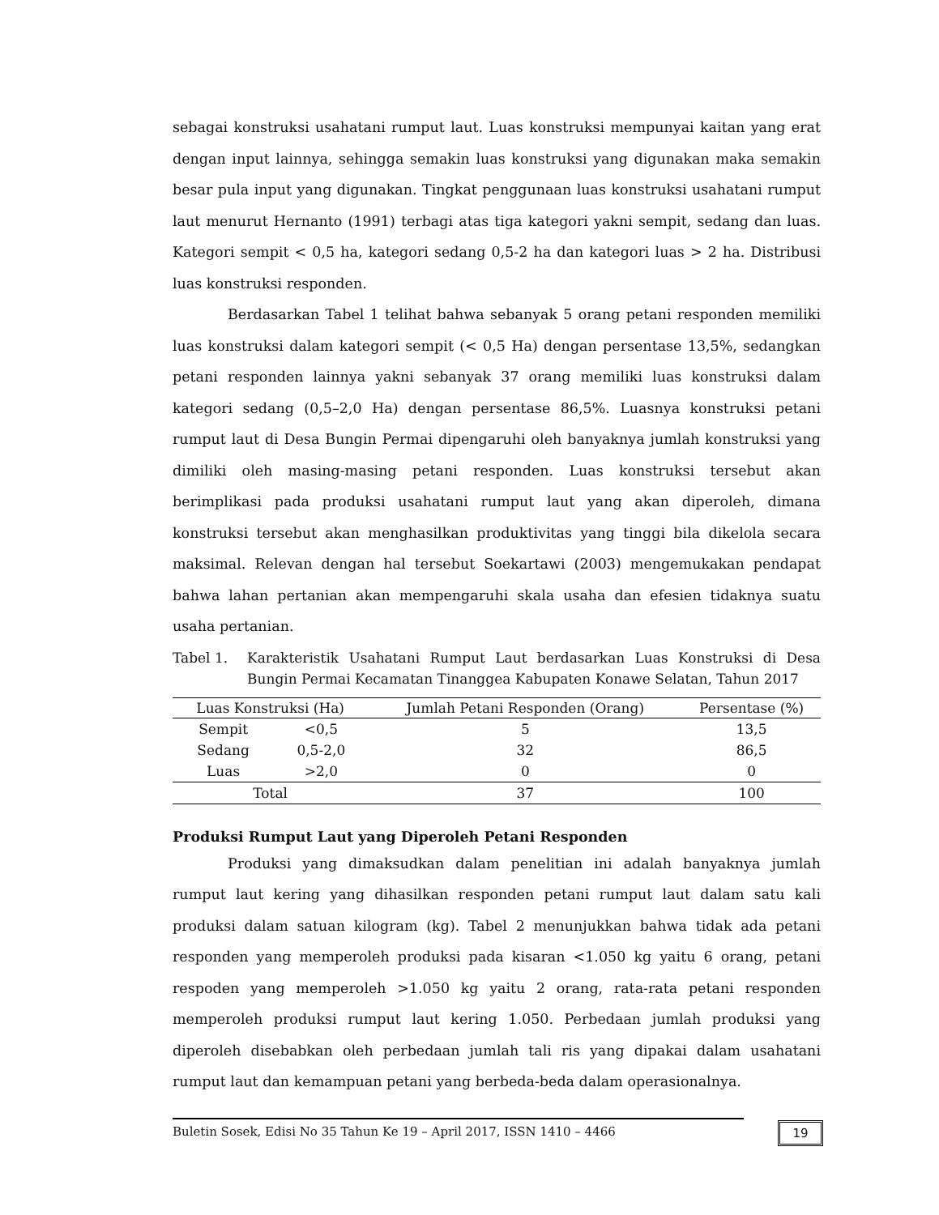sebagai konstruksi usahatani rumput laut. Luas konstruksi mempunyai kaitan yang erat dengan input lainnya, sehingga semakin luas konstruksi yang digunakan maka semakin besar pula input yang digunakan. Tingkat penggunaan luas konstruksi usahatani rumput laut menurut Hernanto (1991) terbagi atas tiga kategori yakni sempit, sedang dan luas. Kategori sempit < 0,5 ha, kategori sedang 0,5-2 ha dan kategori luas > 2 ha. Distribusi luas konstruksi responden.
Berdasarkan Tabel 1 telihat bahwa sebanyak 5 orang petani responden memiliki luas konstruksi dalam kategori sempit (< 0,5 Ha) dengan persentase 13,5%, sedangkan petani responden lainnya yakni sebanyak 37 orang memiliki luas konstruksi dalam kategori sedang (0,5–2,0 Ha) dengan persentase 86,5%. Luasnya konstruksi petani rumput laut di Desa Bungin Permai dipengaruhi oleh banyaknya jumlah konstruksi yang dimiliki oleh masing-masing petani responden. Luas konstruksi tersebut akan berimplikasi pada produksi usahatani rumput laut yang akan diperoleh, dimana konstruksi tersebut akan menghasilkan produktivitas yang tinggi bila dikelola secara maksimal. Relevan dengan hal tersebut Soekartawi (2003) mengemukakan pendapat bahwa lahan pertanian akan mempengaruhi skala usaha dan efesien tidaknya suatu usaha pertanian.
Tabel 1. Karakteristik Usahatani Rumput Laut berdasarkan Luas Konstruksi di Desa Bungin Permai Kecamatan Tinanggea Kabupaten Konawe Selatan, Tahun 2017
| Luas Konstruksi (Ha) | | Jumlah Petani Responden (Orang) | Persentase (%) |
| --- | --- | --- | --- |
| Sempit | <0,5 | 5 | 13,5 |
| Sedang | 0,5-2,0 | 32 | 86,5 |
| Luas | >2,0 | 0 | 0 |
| Total | | 37 | 100 |
Produksi Rumput Laut yang Diperoleh Petani Responden
Produksi yang dimaksudkan dalam penelitian ini adalah banyaknya jumlah rumput laut kering yang dihasilkan responden petani rumput laut dalam satu kali produksi dalam satuan kilogram (kg). Tabel 2 menunjukkan bahwa tidak ada petani responden yang memperoleh produksi pada kisaran <1.050 kg yaitu 6 orang, petani respoden yang memperoleh >1.050 kg yaitu 2 orang, rata-rata petani responden memperoleh produksi rumput laut kering 1.050. Perbedaan jumlah produksi yang diperoleh disebabkan oleh perbedaan jumlah tali ris yang dipakai dalam usahatani rumput laut dan kemampuan petani yang berbeda-beda dalam operasionalnya.
Buletin Sosek, Edisi No 35 Tahun Ke 19 – April 2017, ISSN 1410 – 4466 19